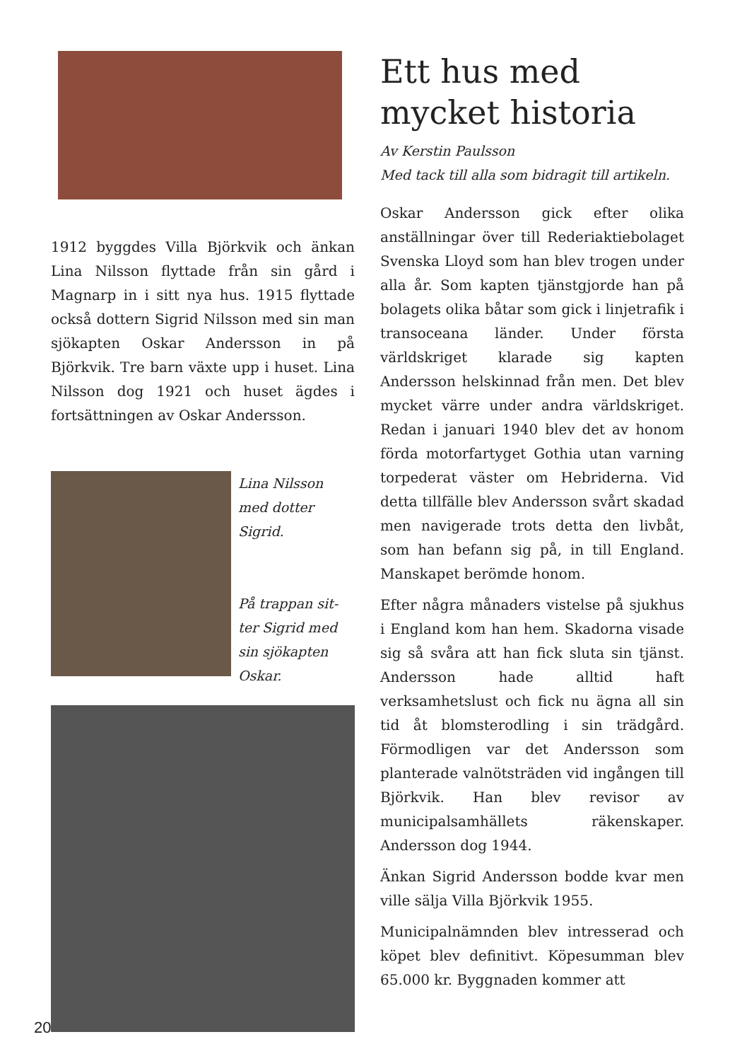1912 byggdes Villa Björkvik och änkan Lina Nilsson flyttade från sin gård i Magnarp in i sitt nya hus. 1915 flyttade också dottern Sigrid Nilsson med sin man sjökapten Oskar Andersson in på Björkvik. Tre barn växte upp i huset. Lina Nilsson dog 1921 och huset ägdes i fortsättningen av Oskar Andersson.
Lina Nilsson
med dotter
Sigrid.
På trappan sit-
ter Sigrid med
sin sjökapten
Oskar.
Ett hus med mycket historia
Av Kerstin Paulsson
Med tack till alla som bidragit till artikeln.
Oskar Andersson gick efter olika anställningar över till Rederiaktiebolaget Svenska Lloyd som han blev trogen under alla år. Som kapten tjänstgjorde han på bolagets olika båtar som gick i linjetrafik i transoceana länder. Under första världskriget klarade sig kapten Andersson helskinnad från men. Det blev mycket värre under andra världskriget. Redan i januari 1940 blev det av honom förda motorfartyget Gothia utan varning torpederat väster om Hebriderna. Vid detta tillfälle blev Andersson svårt skadad men navigerade trots detta den livbåt, som han befann sig på, in till England. Manskapet berömde honom.
Efter några månaders vistelse på sjukhus i England kom han hem. Skadorna visade sig så svåra att han fick sluta sin tjänst. Andersson hade alltid haft verksamhetslust och fick nu ägna all sin tid åt blomsterodling i sin trädgård. Förmodligen var det Andersson som planterade valnötsträden vid ingången till Björkvik. Han blev revisor av municipalsamhällets räkenskaper. Andersson dog 1944.
Änkan Sigrid Andersson bodde kvar men ville sälja Villa Björkvik 1955.
Municipalnämnden blev intresserad och köpet blev definitivt. Köpesumman blev 65.000 kr. Byggnaden kommer att
20